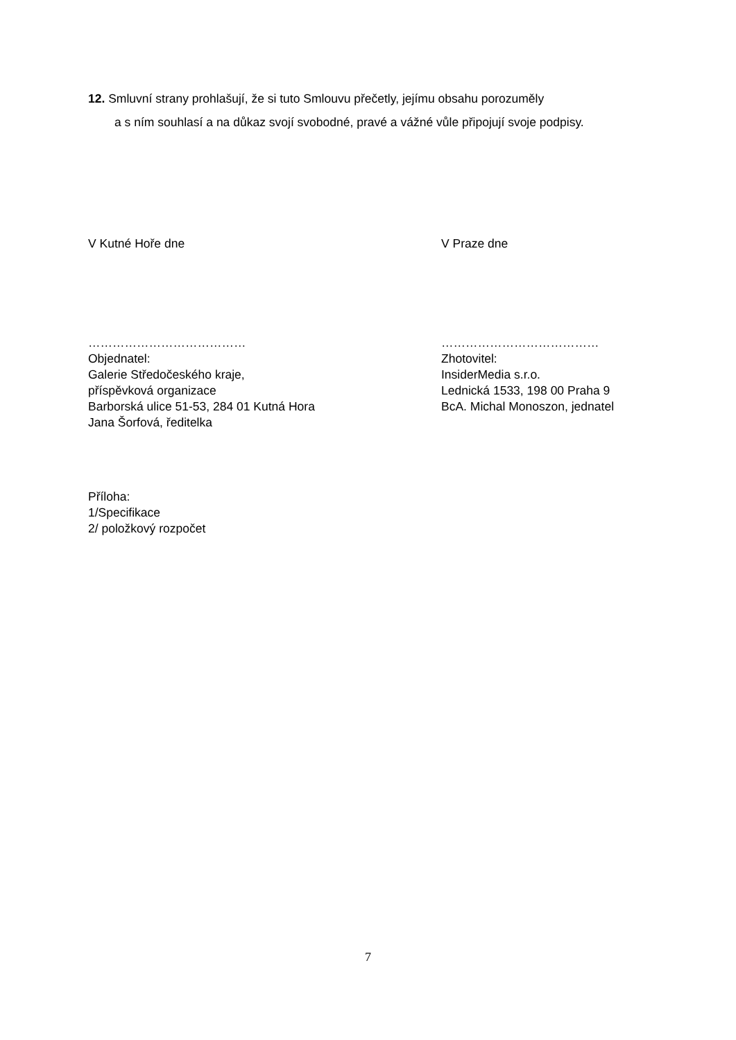12. Smluvní strany prohlašují, že si tuto Smlouvu přečetly, jejímu obsahu porozuměly
a s ním souhlasí a na důkaz svojí svobodné, pravé a vážné vůle připojují svoje podpisy.
V Kutné Hoře dne
…………………………………
Objednatel:
Galerie Středočeského kraje,
příspěvková organizace
Barborská ulice 51-53, 284 01 Kutná Hora
Jana Šorfová, ředitelka
V Praze dne
…………………………………
Zhotovitel:
InsiderMedia s.r.o.
Lednická 1533, 198 00 Praha 9
BcA. Michal Monoszon, jednatel
Příloha:
1/Specifikace
2/ položkový rozpočet
7